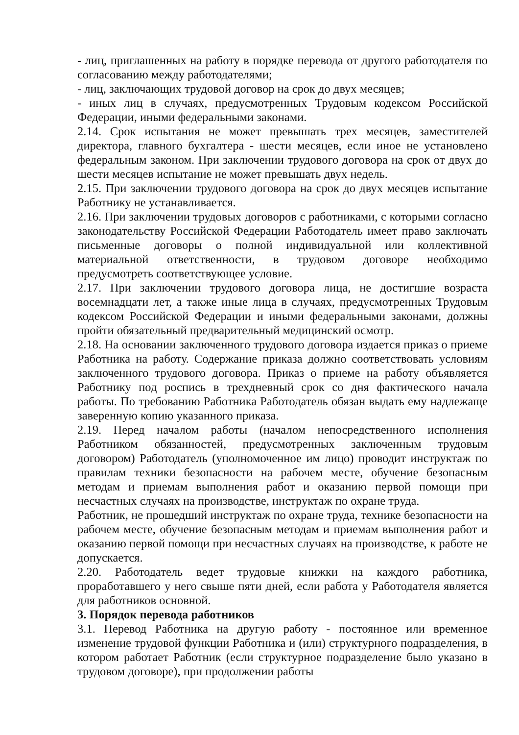- лиц, приглашенных на работу в порядке перевода от другого работодателя по согласованию между работодателями;
- лиц, заключающих трудовой договор на срок до двух месяцев;
- иных лиц в случаях, предусмотренных Трудовым кодексом Российской Федерации, иными федеральными законами.
2.14. Срок испытания не может превышать трех месяцев, заместителей директора, главного бухгалтера - шести месяцев, если иное не установлено федеральным законом. При заключении трудового договора на срок от двух до шести месяцев испытание не может превышать двух недель.
2.15. При заключении трудового договора на срок до двух месяцев испытание Работнику не устанавливается.
2.16. При заключении трудовых договоров с работниками, с которыми согласно законодательству Российской Федерации Работодатель имеет право заключать письменные договоры о полной индивидуальной или коллективной материальной ответственности, в трудовом договоре необходимо предусмотреть соответствующее условие.
2.17. При заключении трудового договора лица, не достигшие возраста восемнадцати лет, а также иные лица в случаях, предусмотренных Трудовым кодексом Российской Федерации и иными федеральными законами, должны пройти обязательный предварительный медицинский осмотр.
2.18. На основании заключенного трудового договора издается приказ о приеме Работника на работу. Содержание приказа должно соответствовать условиям заключенного трудового договора. Приказ о приеме на работу объявляется Работнику под роспись в трехдневный срок со дня фактического начала работы. По требованию Работника Работодатель обязан выдать ему надлежаще заверенную копию указанного приказа.
2.19. Перед началом работы (началом непосредственного исполнения Работником обязанностей, предусмотренных заключенным трудовым договором) Работодатель (уполномоченное им лицо) проводит инструктаж по правилам техники безопасности на рабочем месте, обучение безопасным методам и приемам выполнения работ и оказанию первой помощи при несчастных случаях на производстве, инструктаж по охране труда.
Работник, не прошедший инструктаж по охране труда, технике безопасности на рабочем месте, обучение безопасным методам и приемам выполнения работ и оказанию первой помощи при несчастных случаях на производстве, к работе не допускается.
2.20. Работодатель ведет трудовые книжки на каждого работника, проработавшего у него свыше пяти дней, если работа у Работодателя является для работников основной.
3. Порядок перевода работников
3.1. Перевод Работника на другую работу - постоянное или временное изменение трудовой функции Работника и (или) структурного подразделения, в котором работает Работник (если структурное подразделение было указано в трудовом договоре), при продолжении работы